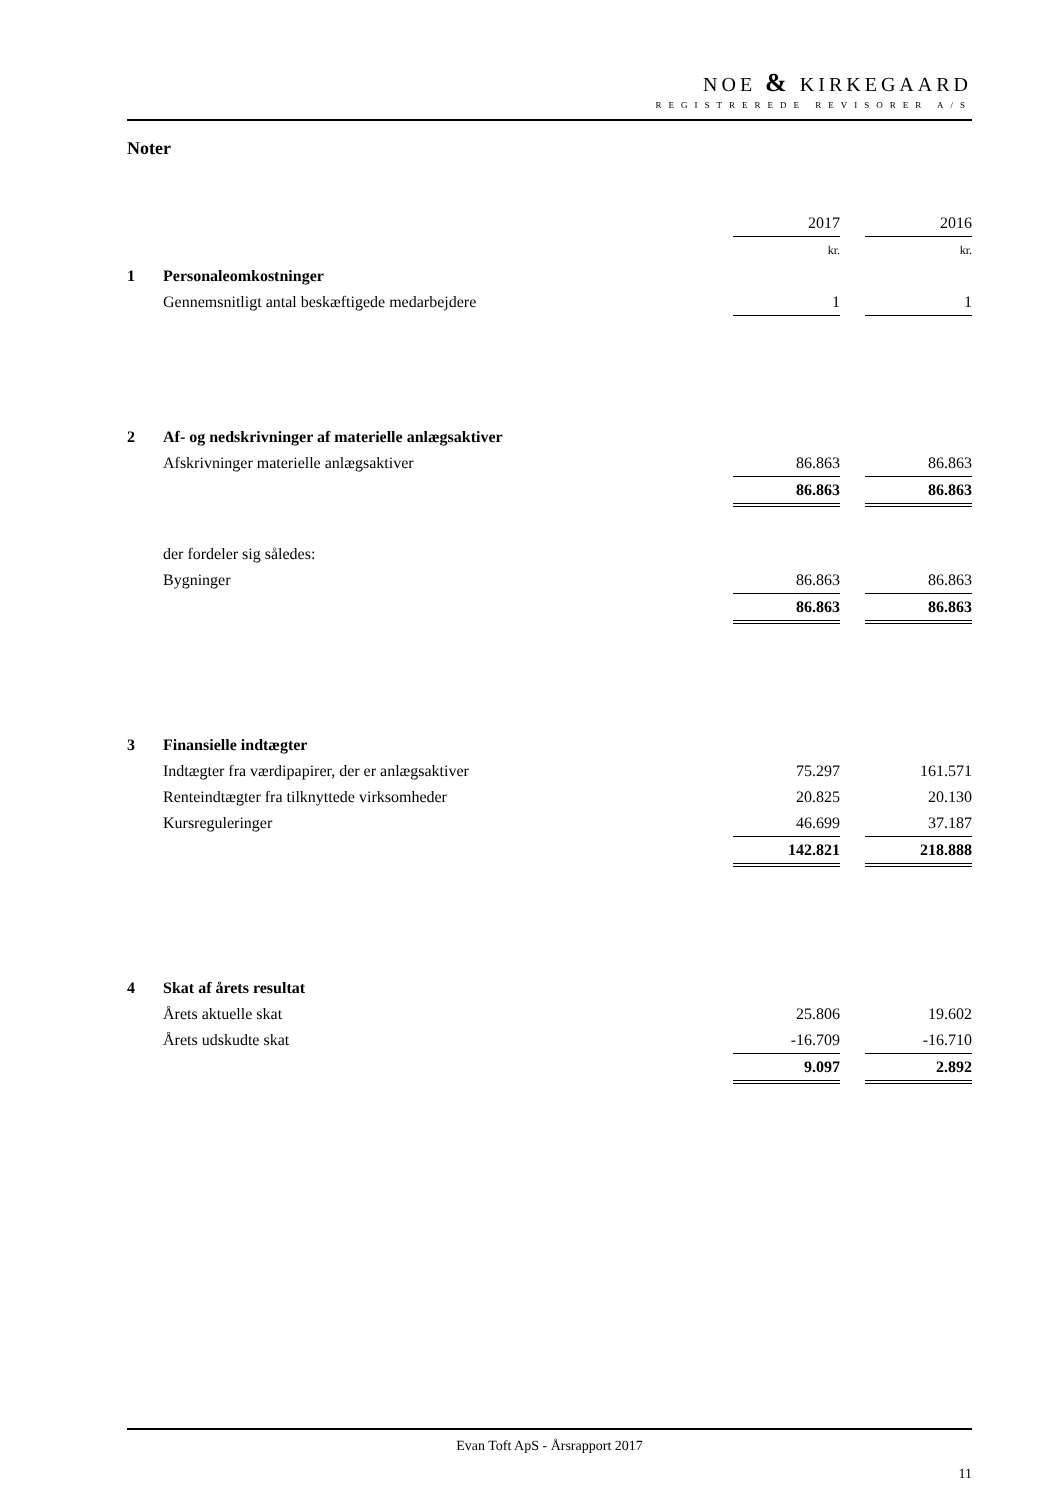NOE & KIRKEGAARD
REGISTREREDE REVISORER A/S
Noter
| | | 2017 | | 2016 |
| | | kr. | | kr. |
| 1 | Personaleomkostninger | | | |
| | Gennemsnitligt antal beskæftigede medarbejdere | 1 | | 1 |
| 2 | Af- og nedskrivninger af materielle anlægsaktiver | | | |
| | Afskrivninger materielle anlægsaktiver | 86.863 | | 86.863 |
| | | 86.863 | | 86.863 |
| | der fordeler sig således: | | | |
| | Bygninger | 86.863 | | 86.863 |
| | | 86.863 | | 86.863 |
| 3 | Finansielle indtægter | | | |
| | Indtægter fra værdipapirer, der er anlægsaktiver | 75.297 | | 161.571 |
| | Renteindtægter fra tilknyttede virksomheder | 20.825 | | 20.130 |
| | Kursreguleringer | 46.699 | | 37.187 |
| | | 142.821 | | 218.888 |
| 4 | Skat af årets resultat | | | |
| | Årets aktuelle skat | 25.806 | | 19.602 |
| | Årets udskudte skat | -16.709 | | -16.710 |
| | | 9.097 | | 2.892 |
Evan Toft ApS - Årsrapport 2017
11